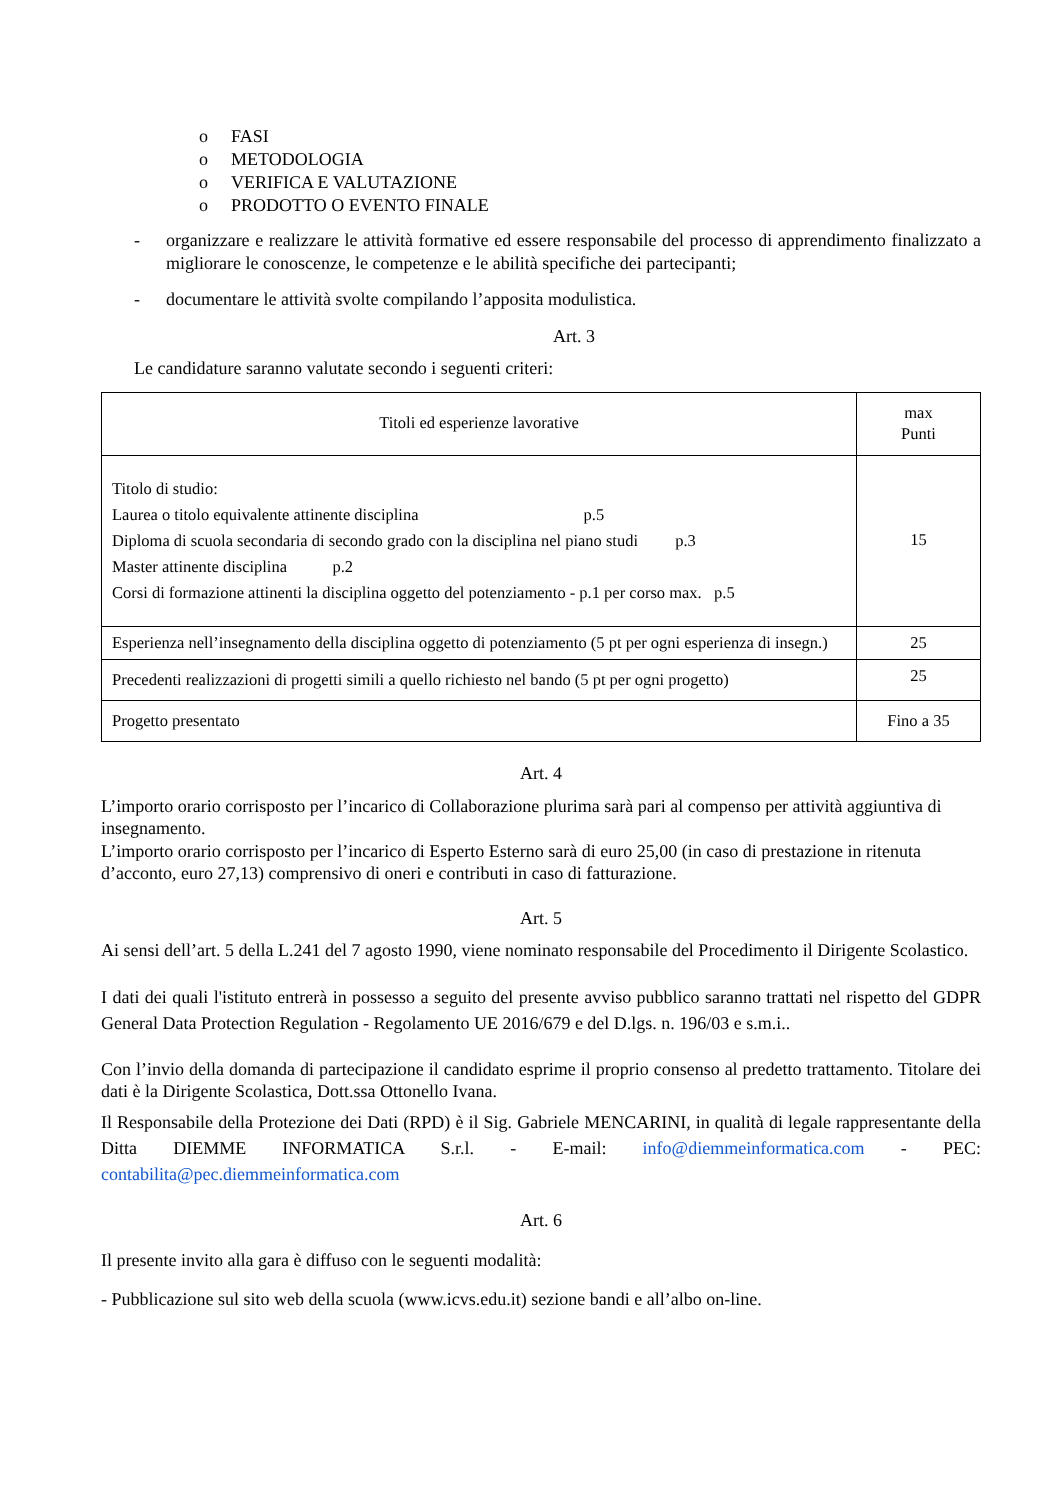o FASI
o METODOLOGIA
o VERIFICA E VALUTAZIONE
o PRODOTTO O EVENTO FINALE
- organizzare e realizzare le attività formative ed essere responsabile del processo di apprendimento finalizzato a migliorare le conoscenze, le competenze e le abilità specifiche dei partecipanti;
- documentare le attività svolte compilando l’apposita modulistica.
Art. 3
Le candidature saranno valutate secondo i seguenti criteri:
| Titoli ed esperienze lavorative | max Punti |
| --- | --- |
| Titolo di studio: Laurea o titolo equivalente attinente disciplina p.5 Diploma di scuola secondaria di secondo grado con la disciplina nel piano studi p.3 Master attinente disciplina p.2 Corsi di formazione attinenti la disciplina oggetto del potenziamento - p.1 per corso max. p.5 | 15 |
| Esperienza nell’insegnamento della disciplina oggetto di potenziamento (5 pt per ogni esperienza di insegn.) | 25 |
| Precedenti realizzazioni di progetti simili a quello richiesto nel bando (5 pt per ogni progetto) | 25 |
| Progetto presentato | Fino a 35 |
Art. 4
L’importo orario corrisposto per l’incarico di Collaborazione plurima sarà pari al compenso per attività aggiuntiva di insegnamento.
L’importo orario corrisposto per l’incarico di Esperto Esterno sarà di euro 25,00 (in caso di prestazione in ritenuta d’acconto, euro 27,13) comprensivo di oneri e contributi in caso di fatturazione.
Art. 5
Ai sensi dell’art. 5 della L.241 del 7 agosto 1990, viene nominato responsabile del Procedimento il Dirigente Scolastico.
I dati dei quali l'istituto entrerà in possesso a seguito del presente avviso pubblico saranno trattati nel rispetto del GDPR General Data Protection Regulation - Regolamento UE 2016/679 e del D.lgs. n. 196/03 e s.m.i..
Con l’invio della domanda di partecipazione il candidato esprime il proprio consenso al predetto trattamento. Titolare dei dati è la Dirigente Scolastica, Dott.ssa Ottonello Ivana.
Il Responsabile della Protezione dei Dati (RPD) è il Sig. Gabriele MENCARINI, in qualità di legale rappresentante della Ditta DIEMME INFORMATICA S.r.l. - E-mail: info@diemmeinformatica.com - PEC: contabilita@pec.diemmeinformatica.com
Art. 6
Il presente invito alla gara è diffuso con le seguenti modalità:
- Pubblicazione sul sito web della scuola (www.icvs.edu.it) sezione bandi e all’albo on-line.